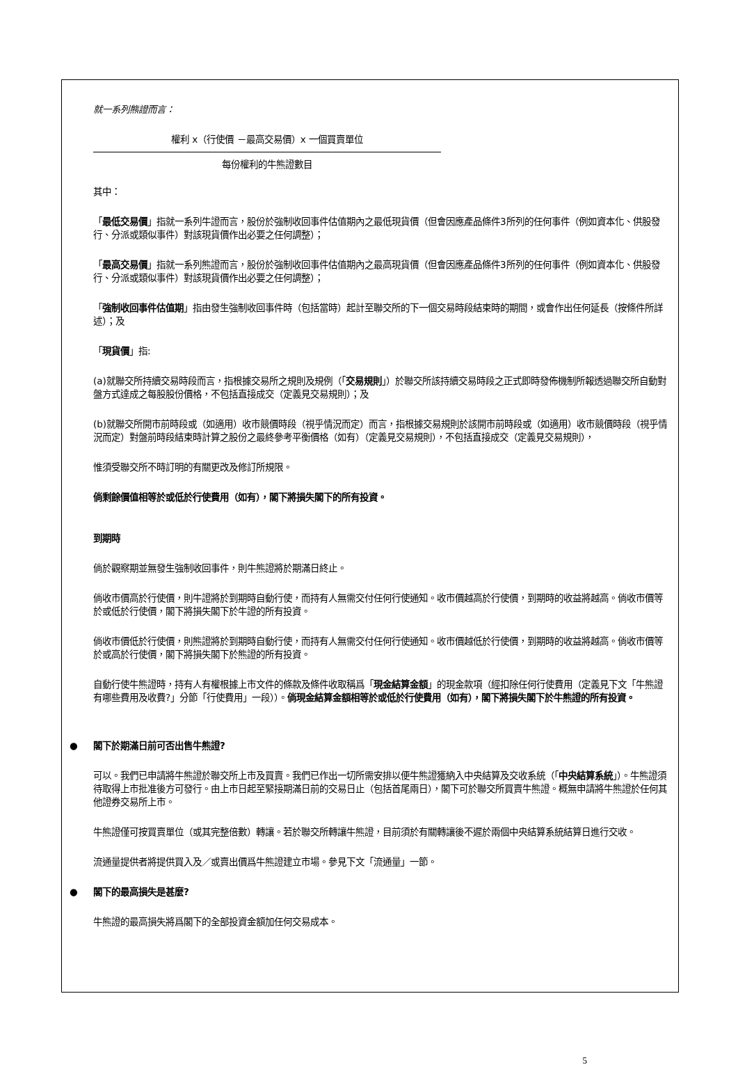就一系列熊證而言：
權利 x（行使價 －最高交易價）x 一個買賣單位
每份權利的牛熊證數目
其中：
「最低交易價」指就一系列牛證而言，股份於強制收回事件估值期內之最低現貨價（但會因應產品條件3所列的任何事件（例如資本化、供股發行、分派或類似事件）對該現貨價作出必要之任何調整）；
「最高交易價」指就一系列熊證而言，股份於強制收回事件估值期內之最高現貨價（但會因應產品條件3所列的任何事件（例如資本化、供股發行、分派或類似事件）對該現貨價作出必要之任何調整）；
「強制收回事件估值期」指由發生強制收回事件時（包括當時）起計至聯交所的下一個交易時段結束時的期間，或會作出任何延長（按條件所詳述）；及
「現貨價」指:
(a)就聯交所持續交易時段而言，指根據交易所之規則及規例（「交易規則」）於聯交所該持續交易時段之正式即時發佈機制所報透過聯交所自動對盤方式達成之每股股份價格，不包括直接成交（定義見交易規則）；及
(b)就聯交所開市前時段或（如適用）收市競價時段（視乎情況而定）而言，指根據交易規則於該開市前時段或（如適用）收市競價時段（視乎情況而定）對盤前時段結束時計算之股份之最終參考平衡價格（如有）（定義見交易規則），不包括直接成交（定義見交易規則），
惟須受聯交所不時訂明的有關更改及修訂所規限。
倘剩餘價值相等於或低於行使費用（如有），閣下將損失閣下的所有投資。
到期時
倘於觀察期並無發生強制收回事件，則牛熊證將於期滿日終止。
倘收市價高於行使價，則牛證將於到期時自動行使，而持有人無需交付任何行使通知。收市價越高於行使價，到期時的收益將越高。倘收市價等於或低於行使價，閣下將損失閣下於牛證的所有投資。
倘收市價低於行使價，則熊證將於到期時自動行使，而持有人無需交付任何行使通知。收市價越低於行使價，到期時的收益將越高。倘收市價等於或高於行使價，閣下將損失閣下於熊證的所有投資。
自動行使牛熊證時，持有人有權根據上市文件的條款及條件收取稱爲「現金結算金額」的現金款項（經扣除任何行使費用（定義見下文「牛熊證有哪些費用及收費?」分節「行使費用」一段））。倘現金結算金額相等於或低於行使費用（如有），閣下將損失閣下於牛熊證的所有投資。
● 閣下於期滿日前可否出售牛熊證?
可以。我們已申請將牛熊證於聯交所上市及買賣。我們已作出一切所需安排以便牛熊證獲納入中央結算及交收系統（「中央結算系統」）。牛熊證須待取得上市批准後方可發行。由上市日起至緊接期滿日前的交易日止（包括首尾兩日），閣下可於聯交所買賣牛熊證。概無申請將牛熊證於任何其他證券交易所上市。
牛熊證僅可按買賣單位（或其完整倍數）轉讓。若於聯交所轉讓牛熊證，目前須於有關轉讓後不遲於兩個中央結算系統結算日進行交收。
流通量提供者將提供買入及／或賣出價爲牛熊證建立市場。參見下文「流通量」一節。
● 閣下的最高損失是甚麼?
牛熊證的最高損失將爲閣下的全部投資金額加任何交易成本。
5